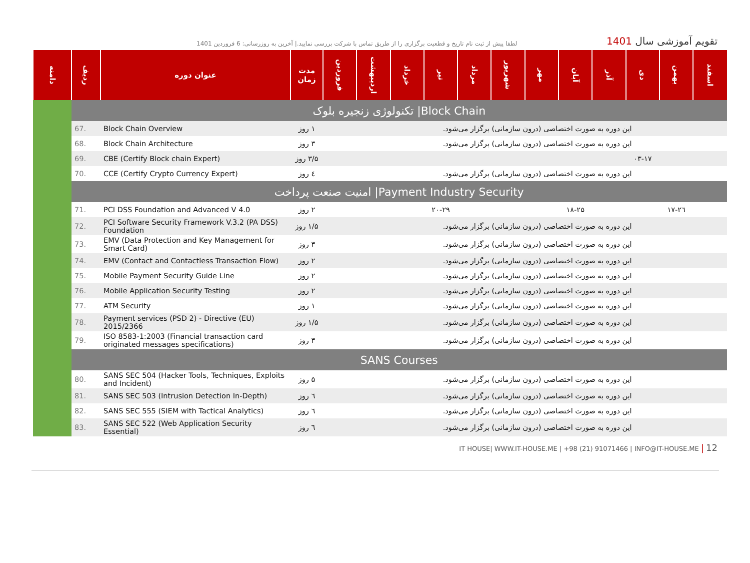لطفا پیش از ثبت نام تاریخ و قطعیت برگزاری را از طریق تماس با شرکت بررسی نمایید.| آخرین به روزرسانی: 6 فروردین 1401
تقویم آموزشی سال 1401
| دامنه | ردیف | عنوان دوره | مدت زمان | فروردین | اردیبهشت | خرداد | تیر | مرداد | شهریور | مهر | آبان | آذر | دی | بهمن | اسفند |
| --- | --- | --- | --- | --- | --- | --- | --- | --- | --- | --- | --- | --- | --- | --- | --- |
| | تکنولوژی زنجیره بلوک /Block Chain | | | | | | | | | | | | | | |
| | 67. | Block Chain Overview | ۱ روز | این دوره به صورت اختصاصی (درون سازمانی) برگزار می‌شود. | | | | | | | | | | | |
| | 68. | Block Chain Architecture | ۳ روز | این دوره به صورت اختصاصی (درون سازمانی) برگزار می‌شود. | | | | | | | | | | | |
| | 69. | CBE (Certify Block chain Expert) | ۳/۵ روز | | | | | | | | | | ۰۳-۱۷ | | |
| | 70. | CCE (Certify Crypto Currency Expert) | ٤ روز | این دوره به صورت اختصاصی (درون سازمانی) برگزار می‌شود. | | | | | | | | | | | |
| | امنیت صنعت پرداخت /Payment Industry Security | | | | | | | | | | | | | | |
| | 71. | PCI DSS Foundation and Advanced V 4.0 | ۲ روز | | | | ۲۰-۲۹ | | | | ۱۸-۲۵ | | | ۱۷-۲٦ | |
| | 72. | PCI Software Security Framework V.3.2 (PA DSS) Foundation | ۱/۵ روز | این دوره به صورت اختصاصی (درون سازمانی) برگزار می‌شود. | | | | | | | | | | | |
| | 73. | EMV (Data Protection and Key Management for Smart Card) | ۳ روز | این دوره به صورت اختصاصی (درون سازمانی) برگزار می‌شود. | | | | | | | | | | | |
| | 74. | EMV (Contact and Contactless Transaction Flow) | ۲ روز | این دوره به صورت اختصاصی (درون سازمانی) برگزار می‌شود. | | | | | | | | | | | |
| | 75. | Mobile Payment Security Guide Line | ۲ روز | این دوره به صورت اختصاصی (درون سازمانی) برگزار می‌شود. | | | | | | | | | | | |
| | 76. | Mobile Application Security Testing | ۲ روز | این دوره به صورت اختصاصی (درون سازمانی) برگزار می‌شود. | | | | | | | | | | | |
| | 77. | ATM Security | ۱ روز | این دوره به صورت اختصاصی (درون سازمانی) برگزار می‌شود. | | | | | | | | | | | |
| | 78. | Payment services (PSD 2) - Directive (EU) 2015/2366 | ۱/۵ روز | این دوره به صورت اختصاصی (درون سازمانی) برگزار می‌شود. | | | | | | | | | | | |
| | 79. | ISO 8583-1:2003 (Financial transaction card originated messages specifications) | ۳ روز | این دوره به صورت اختصاصی (درون سازمانی) برگزار می‌شود. | | | | | | | | | | | |
| | SANS Courses | | | | | | | | | | | | | | |
| | 80. | SANS SEC 504 (Hacker Tools, Techniques, Exploits and Incident) | ۵ روز | این دوره به صورت اختصاصی (درون سازمانی) برگزار می‌شود. | | | | | | | | | | | |
| | 81. | SANS SEC 503 (Intrusion Detection In-Depth) | ٦ روز | این دوره به صورت اختصاصی (درون سازمانی) برگزار می‌شود. | | | | | | | | | | | |
| | 82. | SANS SEC 555 (SIEM with Tactical Analytics) | ٦ روز | این دوره به صورت اختصاصی (درون سازمانی) برگزار می‌شود. | | | | | | | | | | | |
| | 83. | SANS SEC 522 (Web Application Security Essential) | ٦ روز | این دوره به صورت اختصاصی (درون سازمانی) برگزار می‌شود. | | | | | | | | | | | |
IT HOUSE| WWW.IT-HOUSE.ME | +98 (21) 91071466 | INFO@IT-HOUSE.ME | 12